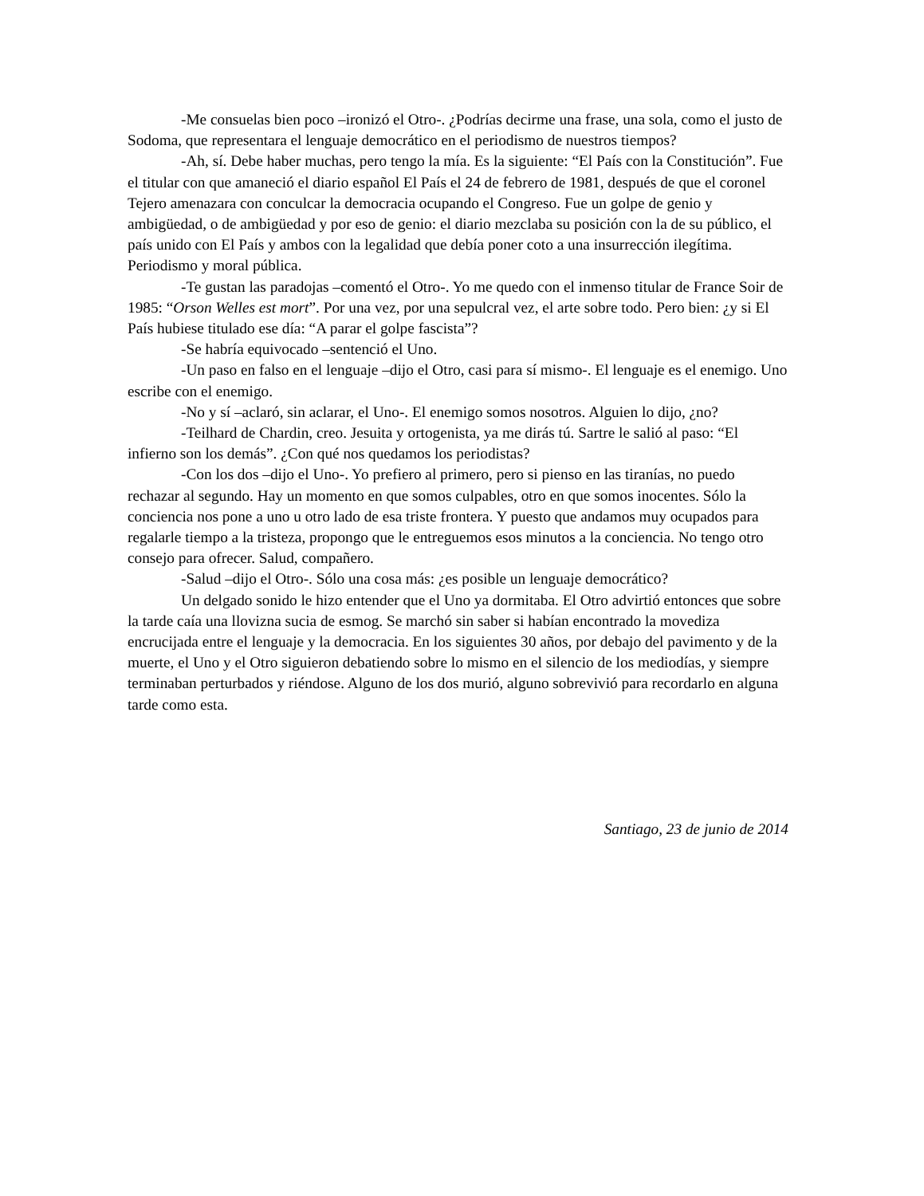-Me consuelas bien poco –ironizó el Otro-. ¿Podrías decirme una frase, una sola, como el justo de Sodoma, que representara el lenguaje democrático en el periodismo de nuestros tiempos?
-Ah, sí. Debe haber muchas, pero tengo la mía. Es la siguiente: “El País con la Constitución”. Fue el titular con que amaneció el diario español El País el 24 de febrero de 1981, después de que el coronel Tejero amenazara con conculcar la democracia ocupando el Congreso. Fue un golpe de genio y ambigüedad, o de ambigüedad y por eso de genio: el diario mezclaba su posición con la de su público, el país unido con El País y ambos con la legalidad que debía poner coto a una insurrección ilegítima. Periodismo y moral pública.
-Te gustan las paradojas –comentó el Otro-. Yo me quedo con el inmenso titular de France Soir de 1985: “Orson Welles est mort”. Por una vez, por una sepulcral vez, el arte sobre todo. Pero bien: ¿y si El País hubiese titulado ese día: “A parar el golpe fascista”?
-Se habría equivocado –sentenció el Uno.
-Un paso en falso en el lenguaje –dijo el Otro, casi para sí mismo-. El lenguaje es el enemigo. Uno escribe con el enemigo.
-No y sí –aclaró, sin aclarar, el Uno-. El enemigo somos nosotros. Alguien lo dijo, ¿no?
-Teilhard de Chardin, creo. Jesuita y ortogenista, ya me dirás tú. Sartre le salió al paso: “El infierno son los demás”. ¿Con qué nos quedamos los periodistas?
-Con los dos –dijo el Uno-. Yo prefiero al primero, pero si pienso en las tiranías, no puedo rechazar al segundo. Hay un momento en que somos culpables, otro en que somos inocentes. Sólo la conciencia nos pone a uno u otro lado de esa triste frontera. Y puesto que andamos muy ocupados para regalarle tiempo a la tristeza, propongo que le entreguemos esos minutos a la conciencia. No tengo otro consejo para ofrecer. Salud, compañero.
-Salud –dijo el Otro-. Sólo una cosa más: ¿es posible un lenguaje democrático?
Un delgado sonido le hizo entender que el Uno ya dormitaba. El Otro advirtió entonces que sobre la tarde caía una llovizna sucia de esmog. Se marchó sin saber si habían encontrado la movediza encrucijada entre el lenguaje y la democracia. En los siguientes 30 años, por debajo del pavimento y de la muerte, el Uno y el Otro siguieron debatiendo sobre lo mismo en el silencio de los mediodías, y siempre terminaban perturbados y riéndose. Alguno de los dos murió, alguno sobrevivió para recordarlo en alguna tarde como esta.
Santiago, 23 de junio de 2014